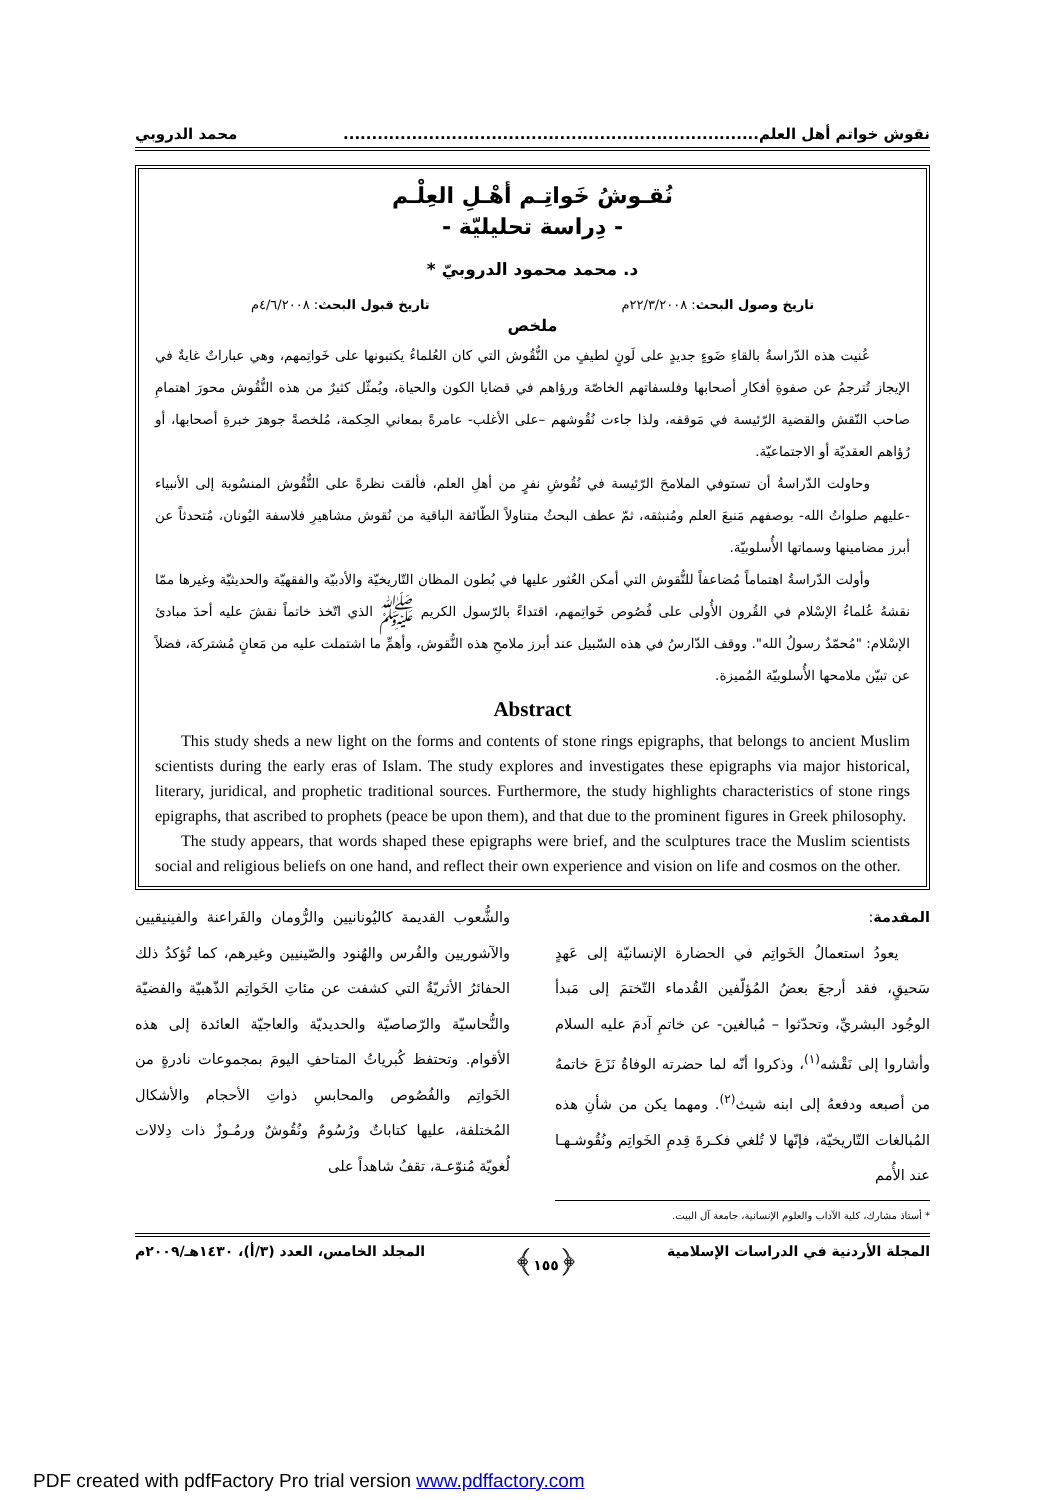نقوش خواتم أهل العلم......................................................................... محمد الدروبي
نُقـوشُ خَواتِـم أهْـلِ العِلْـم
- دِراسة تحليليّة -
د. محمد محمود الدروبيّ *
تاريخ وصول البحث: ٢٢/٣/٢٠٠٨م تاريخ قبول البحث: ٤/٦/٢٠٠٨م
ملخص
عُنيت هذه الدّراسةُ بالقاءِ ضَوءٍ جديدٍ على لَونٍ لطيفٍ من النُّقُوش التي كان العُلماءُ يكتبونها على خَواتِمهم، وهي عباراتٌ غايةٌ في الإيجاز تُترجمُ عن صفوةِ أفكارِ أصحابها وفلسفاتهم الخاصّة ورؤاهم في قضايا الكون والحياة، ويُمثّل كثيرٌ من هذه النُّقُوش محورَ اهتمامِ صاحب النّقش والقضية الرّئيسة في مَوقفه، ولذا جاءت نُقُوشهم –على الأغلب- عامرةً بمعاني الحِكمة، مُلخصةً جوهرَ خبرةِ أصحابها، أو رُؤاهم العقديّة أو الاجتماعيّة.
وحاولت الدّراسةُ أن تستوفي الملامحَ الرّئيسة في نُقُوشِ نفرٍ من أهلِ العلم، فألقت نظرةً على النُّقُوش المنسُوبة إلى الأنبياء -عليهم صلواتُ الله- بوصفهم مَنبعَ العلم ومُنبثقه، ثمّ عطف البحثُ متناولاً الطّائفة الباقية من نُقوش مشاهيرِ فلاسفة اليُونان، مُتحدثاً عن أبرز مضامينها وسماتها الأُسلوبيّة.
وأولت الدّراسةُ اهتماماً مُضاعفاً للنُّقوش التي أمكن العُثور عليها في بُطون المظان التّاريخيّة والأدبيّة والفقهيّة والحديثيّة وغيرها ممّا نقشهُ عُلماءُ الإسْلام في القُرون الأُولى على فُصُوص خَواتِمهم، اقتداءً بالرّسول الكريم ﷺ الذي اتّخذ خاتماً نقشَ عليه أحدَ مبادئ الإسْلام: "مُحمّدٌ رسولُ الله". ووقف الدّارسُ في هذه السّبيل عند أبرز ملامحِ هذه النُّقوش، وأهمِّ ما اشتملت عليه من مَعانٍ مُشتركة، فضلاً عن تبيّن ملامحها الأُسلوبيّة المُميزة.
Abstract
This study sheds a new light on the forms and contents of stone rings epigraphs, that belongs to ancient Muslim scientists during the early eras of Islam. The study explores and investigates these epigraphs via major historical, literary, juridical, and prophetic traditional sources. Furthermore, the study highlights characteristics of stone rings epigraphs, that ascribed to prophets (peace be upon them), and that due to the prominent figures in Greek philosophy.
The study appears, that words shaped these epigraphs were brief, and the sculptures trace the Muslim scientists social and religious beliefs on one hand, and reflect their own experience and vision on life and cosmos on the other.
المقدمة:
يعودُ استعمالُ الخَواتِم في الحضارة الإنسانيّة إلى عَهدٍ سَحيقٍ، فقد أرجعَ بعضُ المُؤلّفين القُدماء التّختمَ إلى مَبدأ الوجُود البشريِّ، وتحدّثوا – مُبالغين- عن خاتمِ آدمَ عليه السلام وأشاروا إلى نَقْشه<sup>(١)</sup>، وذكروا أنّه لما حضرته الوفاةُ نَزَعَ خاتمهُ من أصبعه ودفعهُ إلى ابنه شيث<sup>(٢)</sup>. ومهما يكن من شأنِ هذه المُبالغات التّاريخيّة، فإنّها لا تُلغي فكـرةَ قِدمِ الخَواتِم ونُقُوشـهـا عند الأُمم
* أستاذ مشارك، كلية الآداب والعلوم الإنسانية، جامعة آل البيت.
والشُّعوب القديمة كاليُونانيين والرُّومان والفَراعنة والفينيقيين والآشوريين والفُرس والهُنود والصّينيين وغيرهم، كما تُؤكدُ ذلك الحفائرُ الأثريّةُ التي كشفت عن مئاتِ الخَواتِم الذّهبيّة والفضيّة والنُّحاسيّة والرّصاصيّة والحديديّة والعاجيّة العائدة إلى هذه الأقوام. وتحتفظ كُبرياتُ المتاحفِ اليومَ بمجموعات نادرةٍ من الخَواتِم والفُصُوص والمحابسِ ذواتِ الأحجام والأشكال المُختلفة، عليها كتاباتٌ ورُسُومٌ ونُقُوشٌ ورمُـوزٌ ذات دِلالات لُغويّة مُنوّعـة، تقفُ شاهداً على
المجلة الأردنية في الدراسات الإسلامية ﴿١٥٥﴾ المجلد الخامس، العدد (٣/أ)، ١٤٣٠هـ/٢٠٠٩م
PDF created with pdfFactory Pro trial version www.pdffactory.com